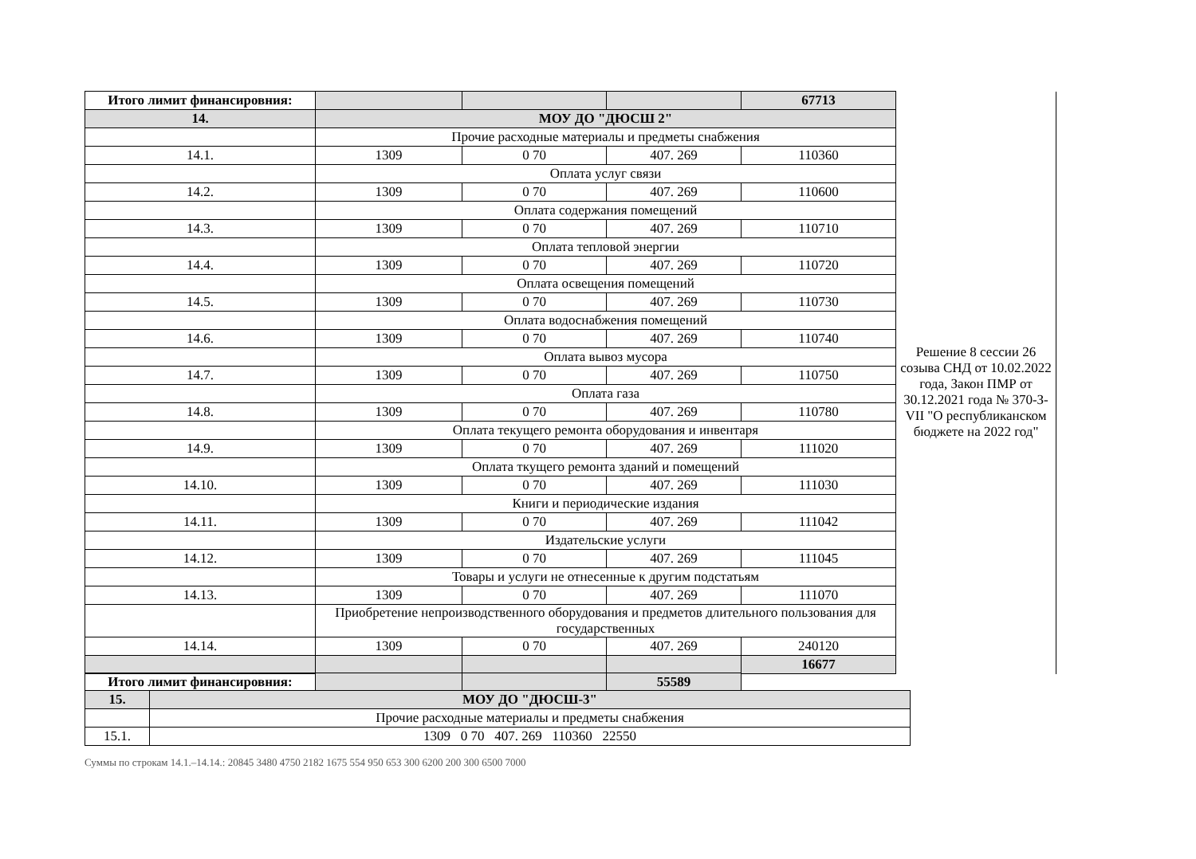| Итого лимит финансировния: | | | | 67713 | |
| 14. | МОУ ДО "ДЮСШ 2" | | | | Решение 8 сессии 26 созыва СНД от 10.02.2022 года, Закон ПМР от 30.12.2021 года № 370-З-VII "О республиканском бюджете на 2022 год" |
| | Прочие расходные материалы и предметы снабжения | | | | |
| 14.1. | 1309 | 0 70 | 407. 269 | 110360 | |
| | Оплата услуг связи | | | | |
| 14.2. | 1309 | 0 70 | 407. 269 | 110600 | |
| | Оплата содержания помещений | | | | |
| 14.3. | 1309 | 0 70 | 407. 269 | 110710 | |
| | Оплата тепловой энергии | | | | |
| 14.4. | 1309 | 0 70 | 407. 269 | 110720 | |
| | Оплата освещения помещений | | | | |
| 14.5. | 1309 | 0 70 | 407. 269 | 110730 | |
| | Оплата водоснабжения помещений | | | | |
| 14.6. | 1309 | 0 70 | 407. 269 | 110740 | |
| | Оплата вывоз мусора | | | | |
| 14.7. | 1309 | 0 70 | 407. 269 | 110750 | |
| | Оплата газа | | | | |
| 14.8. | 1309 | 0 70 | 407. 269 | 110780 | |
| | Оплата текущего ремонта оборудования и инвентаря | | | | |
| 14.9. | 1309 | 0 70 | 407. 269 | 111020 | |
| | Оплата ткущего ремонта зданий и помещений | | | | |
| 14.10. | 1309 | 0 70 | 407. 269 | 111030 | |
| | Книги и периодические издания | | | | |
| 14.11. | 1309 | 0 70 | 407. 269 | 111042 | |
| | Издательские услуги | | | | |
| 14.12. | 1309 | 0 70 | 407. 269 | 111045 | |
| | Товары и услуги не отнесенные к другим подстатьям | | | | |
| 14.13. | 1309 | 0 70 | 407. 269 | 111070 | |
| | Приобретение непроизводственного оборудования и предметов длительного пользования для государственных | | | | |
| 14.14. | 1309 | 0 70 | 407. 269 | 240120 | |
| | | | | 16677 | |
| Итого лимит финансировния: | | | 55589 |
| 15. | МОУ ДО "ДЮСШ-3" |
| | Прочие расходные материалы и предметы снабжения |
| 15.1. | 1309 0 70 407. 269 110360 22550 |
Суммы по строкам 14.1.–14.14.: 20845 3480 4750 2182 1675 554 950 653 300 6200 200 300 6500 7000